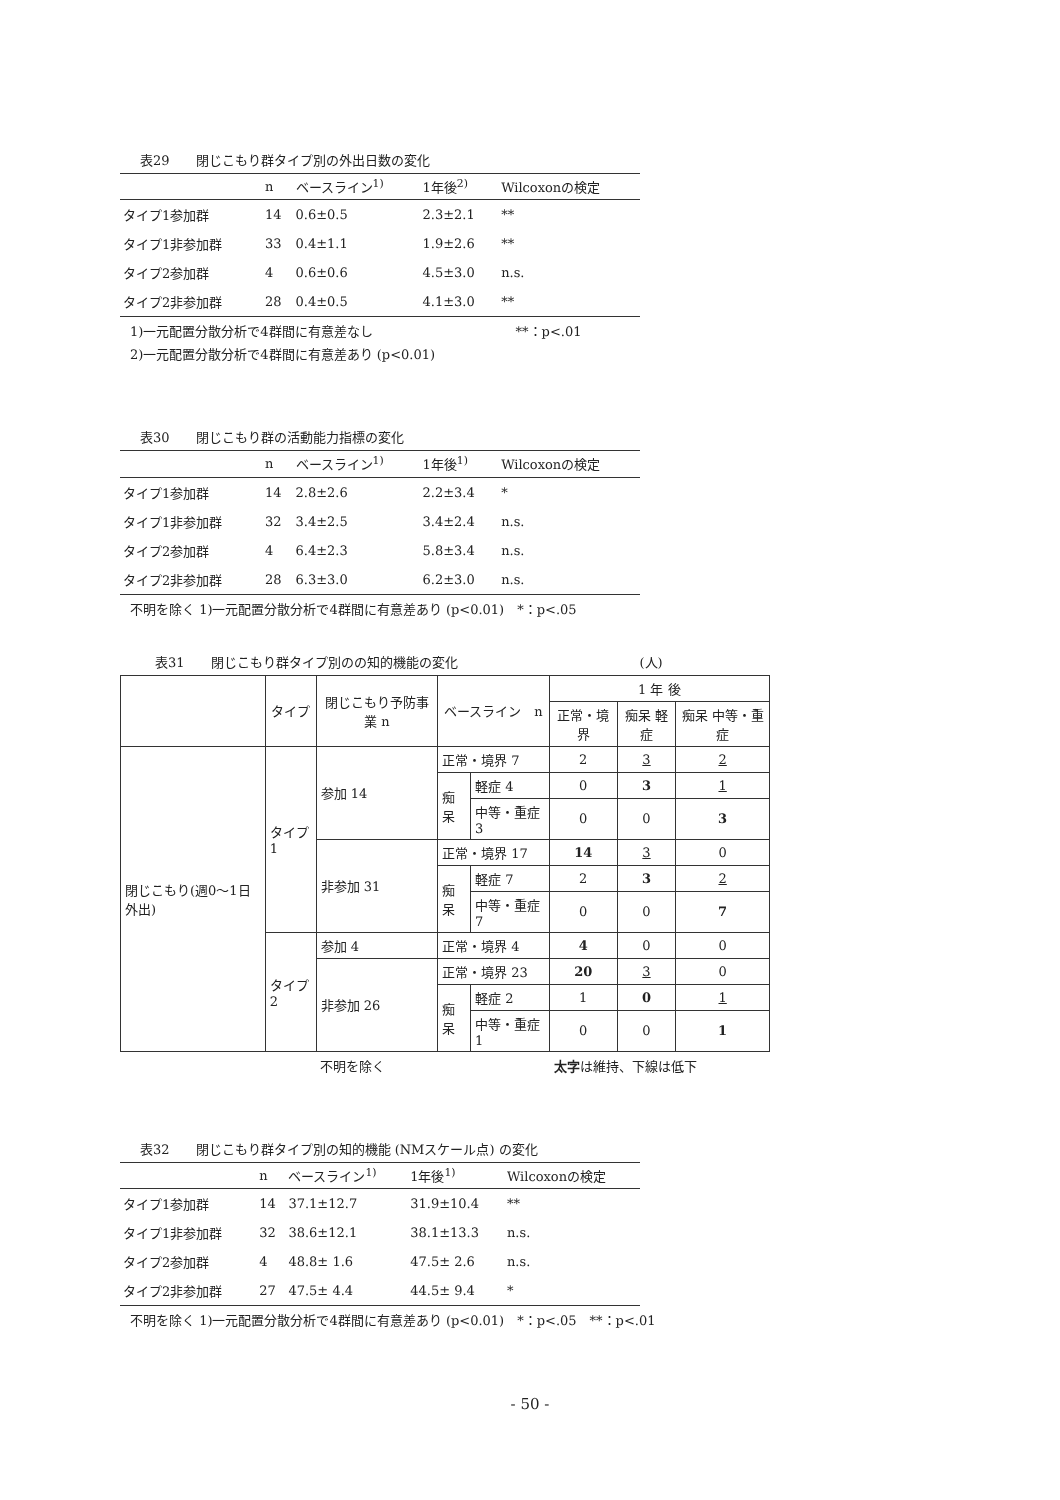表29　　閉じこもり群タイプ別の外出日数の変化
| | n | ベースライン<sup>1)</sup> | 1年後<sup>2)</sup> | Wilcoxonの検定 |
| --- | --- | --- | --- | --- |
| タイプ1参加群 | 14 | 0.6±0.5 | 2.3±2.1 | ** |
| タイプ1非参加群 | 33 | 0.4±1.1 | 1.9±2.6 | ** |
| タイプ2参加群 | 4 | 0.6±0.6 | 4.5±3.0 | n.s. |
| タイプ2非参加群 | 28 | 0.4±0.5 | 4.1±3.0 | ** |
1)一元配置分散分析で4群間に有意差なし　　　　　　　　　　　**：p<.01
2)一元配置分散分析で4群間に有意差あり (p<0.01)
表30　　閉じこもり群の活動能力指標の変化
| | n | ベースライン<sup>1)</sup> | 1年後<sup>1)</sup> | Wilcoxonの検定 |
| --- | --- | --- | --- | --- |
| タイプ1参加群 | 14 | 2.8±2.6 | 2.2±3.4 | * |
| タイプ1非参加群 | 32 | 3.4±2.5 | 3.4±2.4 | n.s. |
| タイプ2参加群 | 4 | 6.4±2.3 | 5.8±3.4 | n.s. |
| タイプ2非参加群 | 28 | 6.3±3.0 | 6.2±3.0 | n.s. |
不明を除く 1)一元配置分散分析で4群間に有意差あり (p<0.01)　*：p<.05
表31　　閉じこもり群タイプ別のの知的機能の変化　　　　　　　　　　　　　　(人)
| | タイプ | 閉じこもり予防事業 n | ベースライン n | | 1 年 後 | | |
| --- | --- | --- | --- | --- | --- | --- | --- |
| | | | | | 正常・境界 | 痴呆 軽症 | 痴呆 中等・重症 |
| 閉じこもり(週0～1日外出) | タイプ1 | 参加 14 | 正常・境界 7 | | 2 | 3 | 2 |
| | | | 痴呆 | 軽症 4 | 0 | 3 | 1 |
| | | | | 中等・重症 3 | 0 | 0 | 3 |
| | | 非参加 31 | 正常・境界 17 | | 14 | 3 | 0 |
| | | | 痴呆 | 軽症 7 | 2 | 3 | 2 |
| | | | | 中等・重症 7 | 0 | 0 | 7 |
| | タイプ2 | 参加 4 | 正常・境界 4 | | 4 | 0 | 0 |
| | | 非参加 26 | 正常・境界 23 | | 20 | 3 | 0 |
| | | | 痴呆 | 軽症 2 | 1 | 0 | 1 |
| | | | | 中等・重症 1 | 0 | 0 | 1 |
不明を除く　　　　　　　　　　　　　太字は維持、下線は低下
表32　　閉じこもり群タイプ別の知的機能 (NMスケール点) の変化
| | n | ベースライン<sup>1)</sup> | 1年後<sup>1)</sup> | Wilcoxonの検定 |
| --- | --- | --- | --- | --- |
| タイプ1参加群 | 14 | 37.1±12.7 | 31.9±10.4 | ** |
| タイプ1非参加群 | 32 | 38.6±12.1 | 38.1±13.3 | n.s. |
| タイプ2参加群 | 4 | 48.8± 1.6 | 47.5± 2.6 | n.s. |
| タイプ2非参加群 | 27 | 47.5± 4.4 | 44.5± 9.4 | * |
不明を除く 1)一元配置分散分析で4群間に有意差あり (p<0.01)　*：p<.05　**：p<.01
- 50 -